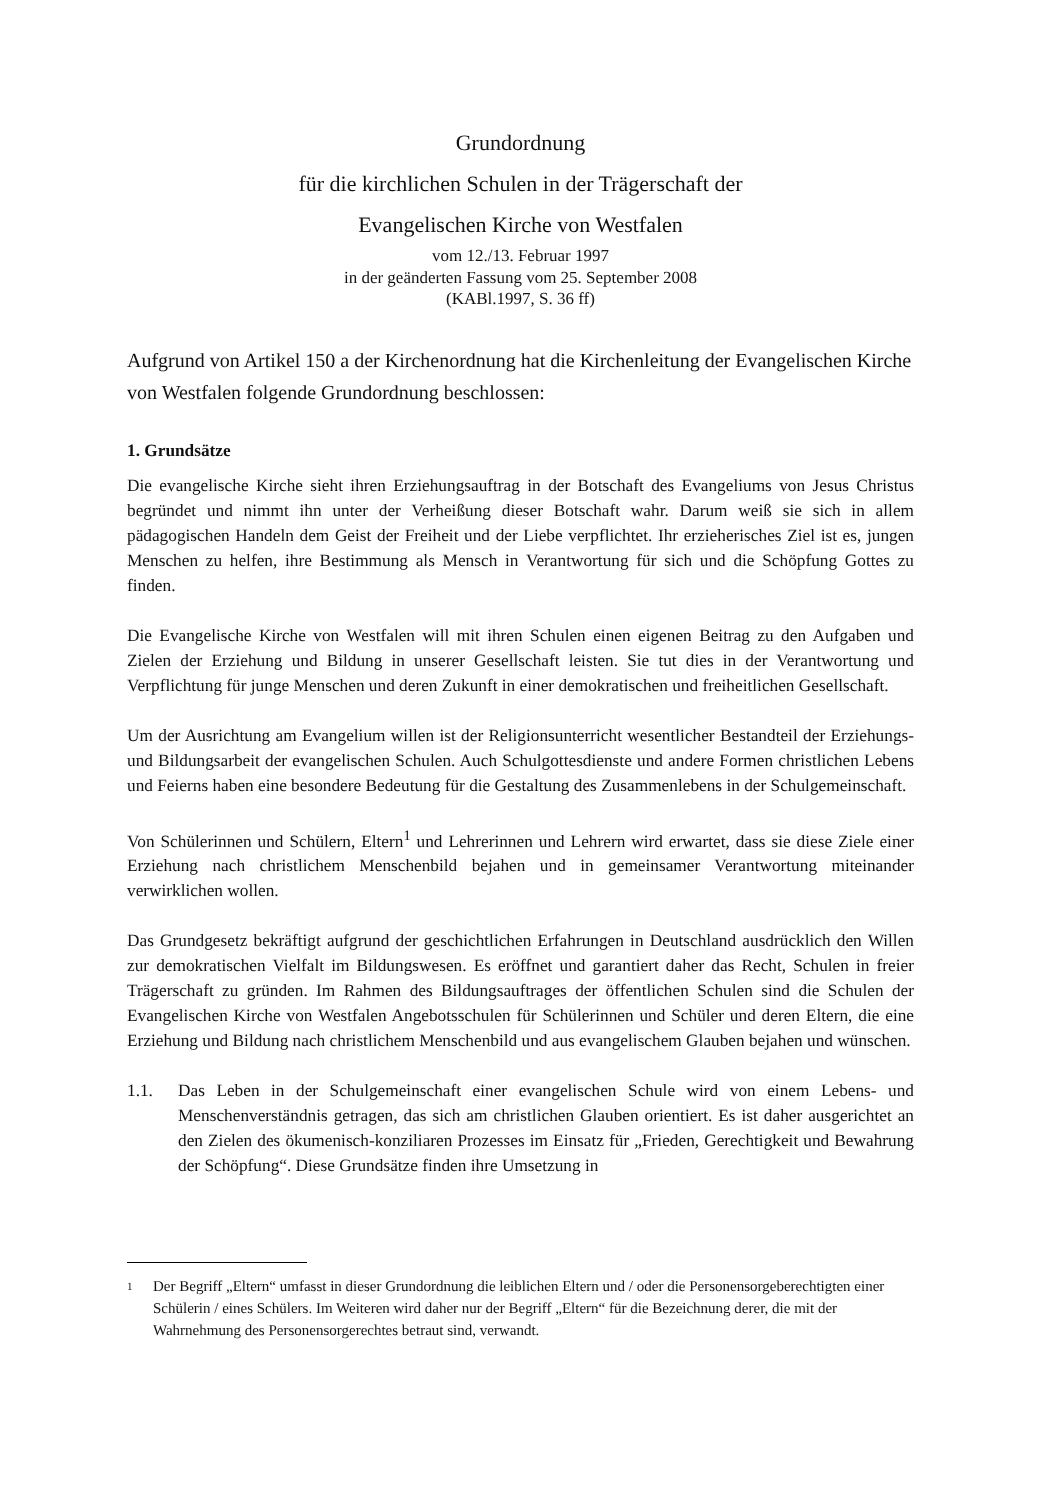Grundordnung
für die kirchlichen Schulen in der Trägerschaft der
Evangelischen Kirche von Westfalen
vom 12./13. Februar 1997
in der geänderten Fassung vom 25. September 2008
(KABl.1997, S. 36 ff)
Aufgrund von Artikel 150 a der Kirchenordnung hat die Kirchenleitung der Evangelischen Kirche von Westfalen folgende Grundordnung beschlossen:
1. Grundsätze
Die evangelische Kirche sieht ihren Erziehungsauftrag in der Botschaft des Evangeliums von Jesus Christus begründet und nimmt ihn unter der Verheißung dieser Botschaft wahr. Darum weiß sie sich in allem pädagogischen Handeln dem Geist der Freiheit und der Liebe verpflichtet. Ihr erzieherisches Ziel ist es, jungen Menschen zu helfen, ihre Bestimmung als Mensch in Verantwortung für sich und die Schöpfung Gottes zu finden.
Die Evangelische Kirche von Westfalen will mit ihren Schulen einen eigenen Beitrag zu den Aufgaben und Zielen der Erziehung und Bildung in unserer Gesellschaft leisten. Sie tut dies in der Verantwortung und Verpflichtung für junge Menschen und deren Zukunft in einer demokratischen und freiheitlichen Gesellschaft.
Um der Ausrichtung am Evangelium willen ist der Religionsunterricht wesentlicher Bestandteil der Erziehungs- und Bildungsarbeit der evangelischen Schulen. Auch Schulgottesdienste und andere Formen christlichen Lebens und Feierns haben eine besondere Bedeutung für die Gestaltung des Zusammenlebens in der Schulgemeinschaft.
Von Schülerinnen und Schülern, Eltern<sup>1</sup> und Lehrerinnen und Lehrern wird erwartet, dass sie diese Ziele einer Erziehung nach christlichem Menschenbild bejahen und in gemeinsamer Verantwortung miteinander verwirklichen wollen.
Das Grundgesetz bekräftigt aufgrund der geschichtlichen Erfahrungen in Deutschland ausdrücklich den Willen zur demokratischen Vielfalt im Bildungswesen. Es eröffnet und garantiert daher das Recht, Schulen in freier Trägerschaft zu gründen. Im Rahmen des Bildungsauftrages der öffentlichen Schulen sind die Schulen der Evangelischen Kirche von Westfalen Angebotsschulen für Schülerinnen und Schüler und deren Eltern, die eine Erziehung und Bildung nach christlichem Menschenbild und aus evangelischem Glauben bejahen und wünschen.
1.1. Das Leben in der Schulgemeinschaft einer evangelischen Schule wird von einem Lebens- und Menschenverständnis getragen, das sich am christlichen Glauben orientiert. Es ist daher ausgerichtet an den Zielen des ökumenisch-konziliaren Prozesses im Einsatz für „Frieden, Gerechtigkeit und Bewahrung der Schöpfung“. Diese Grundsätze finden ihre Umsetzung in
1 Der Begriff „Eltern“ umfasst in dieser Grundordnung die leiblichen Eltern und / oder die Personensorgeberechtigten einer Schülerin / eines Schülers. Im Weiteren wird daher nur der Begriff „Eltern“ für die Bezeichnung derer, die mit der Wahrnehmung des Personensorgerechtes betraut sind, verwandt.